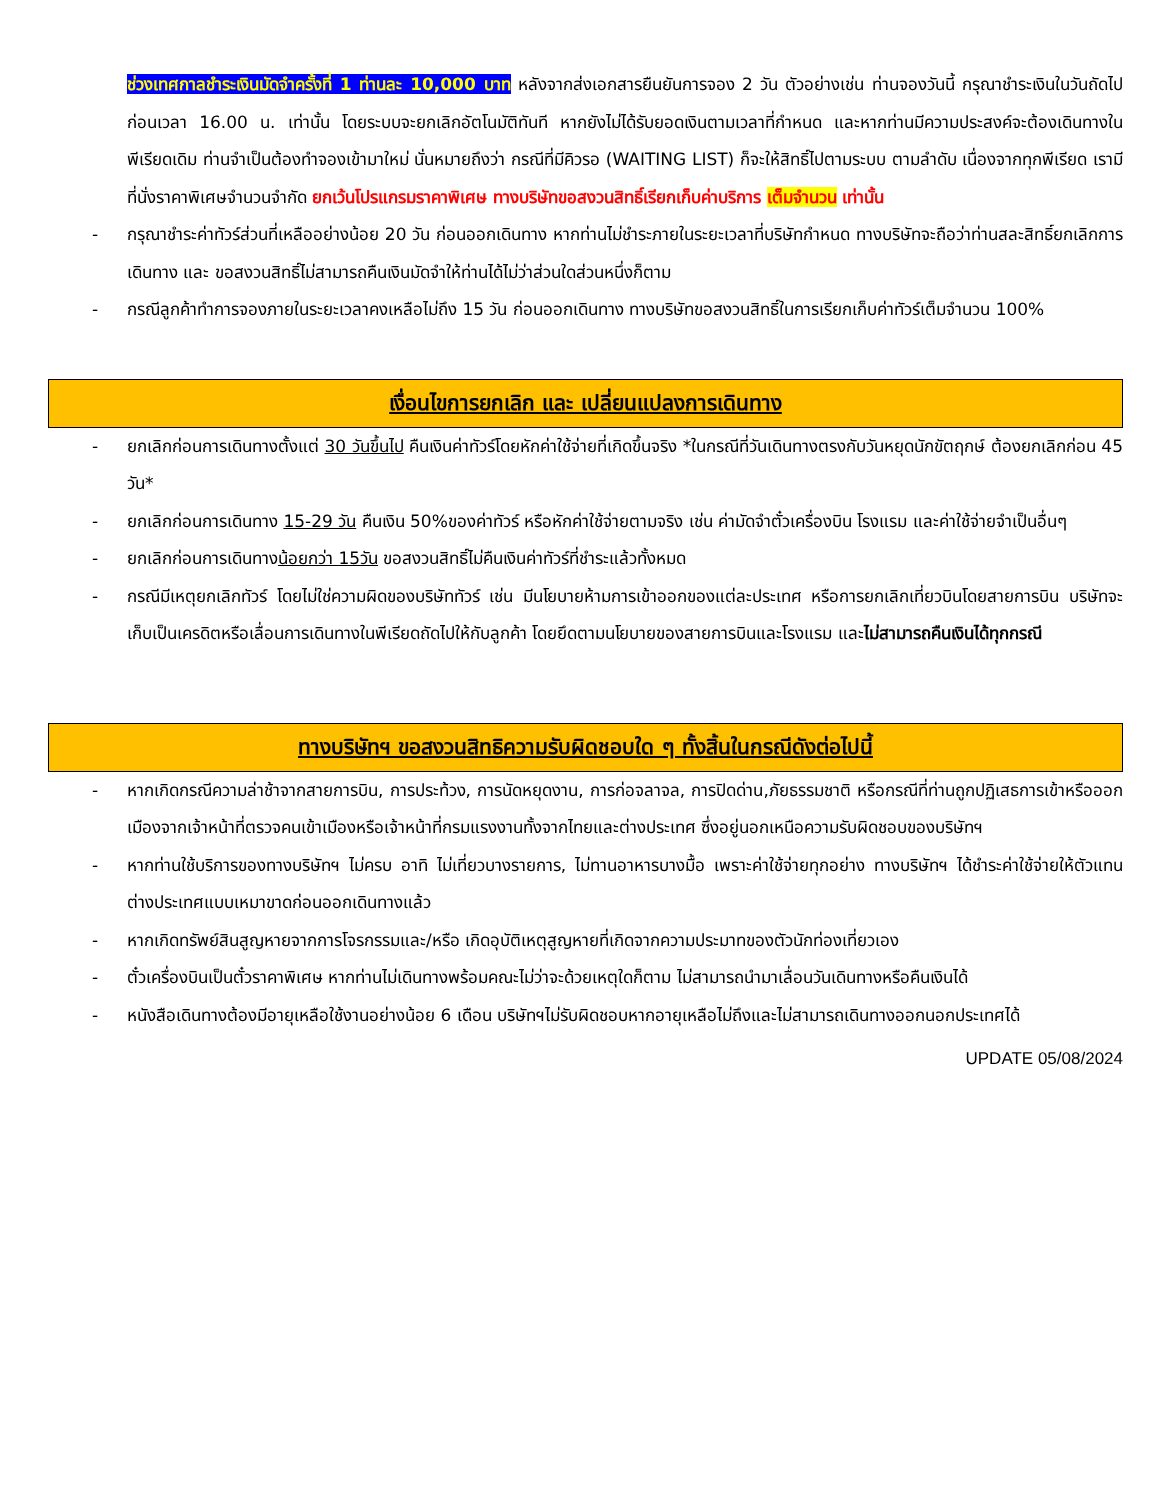ช่วงเทศกาลชำระเงินมัดจำครั้งที่ 1 ท่านละ 10,000 บาท หลังจากส่งเอกสารยืนยันการจอง 2 วัน ตัวอย่างเช่น ท่านจองวันนี้ กรุณาชำระเงินในวันถัดไป ก่อนเวลา 16.00 น. เท่านั้น โดยระบบจะยกเลิกอัตโนมัติทันที หากยังไม่ได้รับยอดเงินตามเวลาที่กำหนด และหากท่านมีความประสงค์จะต้องเดินทางในพีเรียดเดิม ท่านจำเป็นต้องทำจองเข้ามาใหม่ นั่นหมายถึงว่า กรณีที่มีคิวรอ (WAITING LIST) ก็จะให้สิทธิ์ไปตามระบบ ตามลำดับ เนื่องจากทุกพีเรียด เรามีที่นั่งราคาพิเศษจำนวนจำกัด ยกเว้นโปรแกรมราคาพิเศษ ทางบริษัทขอสงวนสิทธิ์เรียกเก็บค่าบริการ เต็มจำนวน เท่านั้น
- กรุณาชำระค่าทัวร์ส่วนที่เหลืออย่างน้อย 20 วัน ก่อนออกเดินทาง หากท่านไม่ชำระภายในระยะเวลาที่บริษัทกำหนด ทางบริษัทจะถือว่าท่านสละสิทธิ์ยกเลิกการเดินทาง และ ขอสงวนสิทธิ์ไม่สามารถคืนเงินมัดจำให้ท่านได้ไม่ว่าส่วนใดส่วนหนึ่งก็ตาม
- กรณีลูกค้าทำการจองภายในระยะเวลาคงเหลือไม่ถึง 15 วัน ก่อนออกเดินทาง ทางบริษัทขอสงวนสิทธิ์ในการเรียกเก็บค่าทัวร์เต็มจำนวน 100%
เงื่อนไขการยกเลิก และ เปลี่ยนแปลงการเดินทาง
- ยกเลิกก่อนการเดินทางตั้งแต่ 30 วันขึ้นไป คืนเงินค่าทัวร์โดยหักค่าใช้จ่ายที่เกิดขึ้นจริง *ในกรณีที่วันเดินทางตรงกับวันหยุดนักขัตฤกษ์ ต้องยกเลิกก่อน 45 วัน*
- ยกเลิกก่อนการเดินทาง 15-29 วัน คืนเงิน 50%ของค่าทัวร์ หรือหักค่าใช้จ่ายตามจริง เช่น ค่ามัดจำตั๋วเครื่องบิน โรงแรม และค่าใช้จ่ายจำเป็นอื่นๆ
- ยกเลิกก่อนการเดินทางน้อยกว่า 15วัน ขอสงวนสิทธิ์ไม่คืนเงินค่าทัวร์ที่ชำระแล้วทั้งหมด
- กรณีมีเหตุยกเลิกทัวร์ โดยไม่ใช่ความผิดของบริษัททัวร์ เช่น มีนโยบายห้ามการเข้าออกของแต่ละประเทศ หรือการยกเลิกเที่ยวบินโดยสายการบิน บริษัทจะเก็บเป็นเครดิตหรือเลื่อนการเดินทางในพีเรียดถัดไปให้กับลูกค้า โดยยึดตามนโยบายของสายการบินและโรงแรม และไม่สามารถคืนเงินได้ทุกกรณี
ทางบริษัทฯ ขอสงวนสิทธิความรับผิดชอบใด ๆ ทั้งสิ้นในกรณีดังต่อไปนี้
- หากเกิดกรณีความล่าช้าจากสายการบิน, การประท้วง, การนัดหยุดงาน, การก่อจลาจล, การปิดด่าน,ภัยธรรมชาติ หรือกรณีที่ท่านถูกปฏิเสธการเข้าหรือออกเมืองจากเจ้าหน้าที่ตรวจคนเข้าเมืองหรือเจ้าหน้าที่กรมแรงงานทั้งจากไทยและต่างประเทศ ซึ่งอยู่นอกเหนือความรับผิดชอบของบริษัทฯ
- หากท่านใช้บริการของทางบริษัทฯ ไม่ครบ อาทิ ไม่เที่ยวบางรายการ, ไม่ทานอาหารบางมื้อ เพราะค่าใช้จ่ายทุกอย่าง ทางบริษัทฯ ได้ชำระค่าใช้จ่ายให้ตัวแทนต่างประเทศแบบเหมาขาดก่อนออกเดินทางแล้ว
- หากเกิดทรัพย์สินสูญหายจากการโจรกรรมและ/หรือ เกิดอุบัติเหตุสูญหายที่เกิดจากความประมาทของตัวนักท่องเที่ยวเอง
- ตั๋วเครื่องบินเป็นตั๋วราคาพิเศษ หากท่านไม่เดินทางพร้อมคณะไม่ว่าจะด้วยเหตุใดก็ตาม ไม่สามารถนำมาเลื่อนวันเดินทางหรือคืนเงินได้
- หนังสือเดินทางต้องมีอายุเหลือใช้งานอย่างน้อย 6 เดือน บริษัทฯไม่รับผิดชอบหากอายุเหลือไม่ถึงและไม่สามารถเดินทางออกนอกประเทศได้
UPDATE 05/08/2024